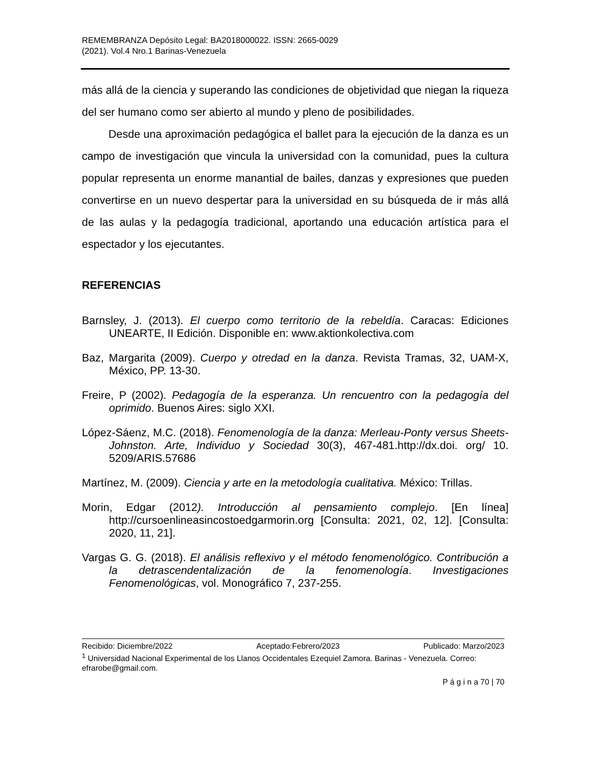REMEMBRANZA Depósito Legal: BA2018000022. ISSN: 2665-0029
(2021). Vol.4 Nro.1 Barinas-Venezuela
más allá de la ciencia y superando las condiciones de objetividad que niegan la riqueza del ser humano como ser abierto al mundo y pleno de posibilidades.
Desde una aproximación pedagógica el ballet para la ejecución de la danza es un campo de investigación que vincula la universidad con la comunidad, pues la cultura popular representa un enorme manantial de bailes, danzas y expresiones que pueden convertirse en un nuevo despertar para la universidad en su búsqueda de ir más allá de las aulas y la pedagogía tradicional, aportando una educación artística para el espectador y los ejecutantes.
REFERENCIAS
Barnsley, J. (2013). El cuerpo como territorio de la rebeldía. Caracas: Ediciones UNEARTE, II Edición. Disponible en: www.aktionkolectiva.com
Baz, Margarita (2009). Cuerpo y otredad en la danza. Revista Tramas, 32, UAM-X, México, PP. 13-30.
Freire, P (2002). Pedagogía de la esperanza. Un rencuentro con la pedagogía del oprimido. Buenos Aires: siglo XXI.
López-Sáenz, M.C. (2018). Fenomenología de la danza: Merleau-Ponty versus Sheets-Johnston. Arte, Individuo y Sociedad 30(3), 467-481.http://dx.doi. org/ 10. 5209/ARIS.57686
Martínez, M. (2009). Ciencia y arte en la metodología cualitativa. México: Trillas.
Morin, Edgar (2012). Introducción al pensamiento complejo. [En línea] http://cursoenlineasincostoedgarmorin.org [Consulta: 2021, 02, 12]. [Consulta: 2020, 11, 21].
Vargas G. G. (2018). El análisis reflexivo y el método fenomenológico. Contribución a la detrascendentalización de la fenomenología. Investigaciones Fenomenológicas, vol. Monográfico 7, 237-255.
Recibido: Diciembre/2022 Aceptado:Febrero/2023 Publicado: Marzo/2023
<sup>1</sup> Universidad Nacional Experimental de los Llanos Occidentales Ezequiel Zamora. Barinas - Venezuela. Correo: efrarobe@gmail.com.
P á g i n a 70 | 70